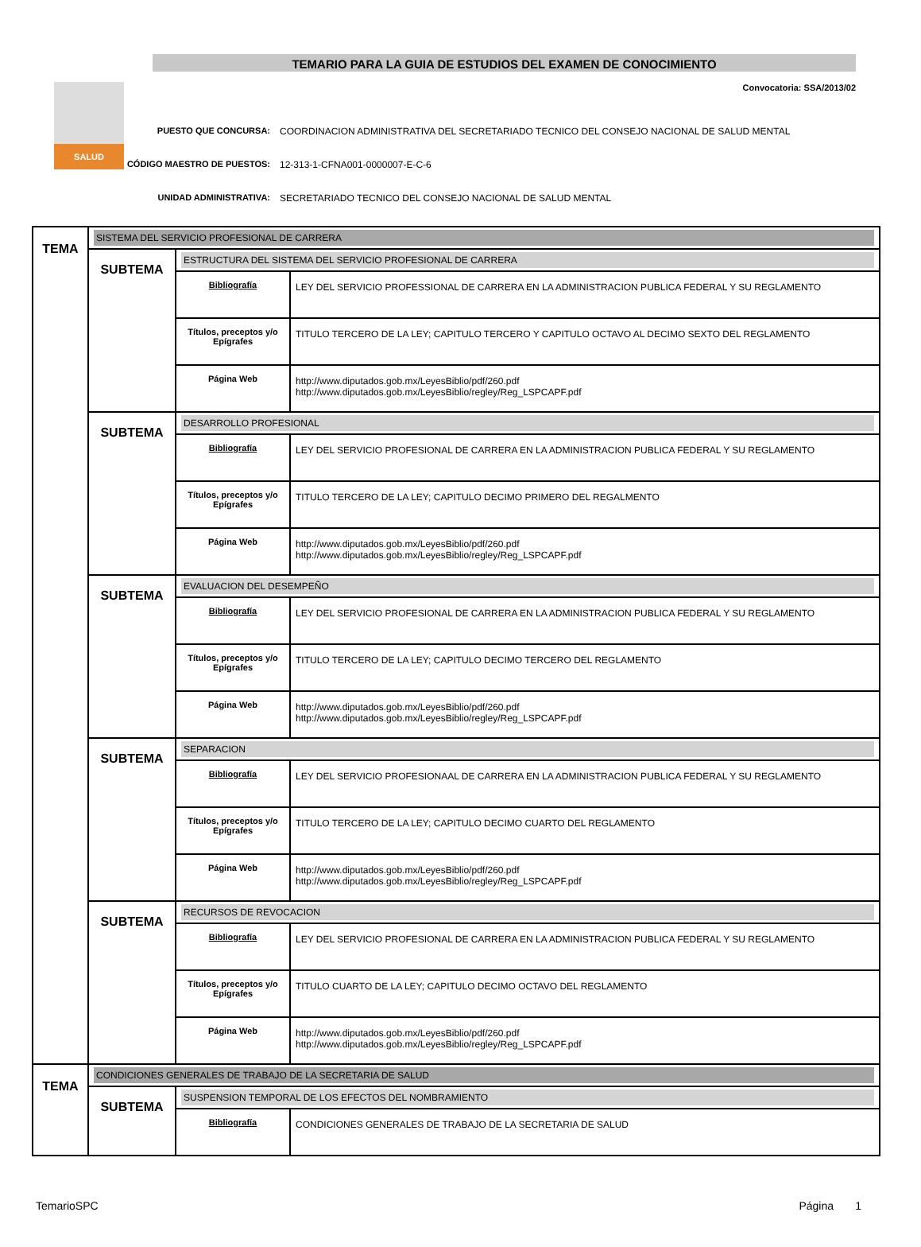SALUD
TEMARIO PARA LA GUIA DE ESTUDIOS DEL EXAMEN DE CONOCIMIENTO
Convocatoria: SSA/2013/02
PUESTO QUE CONCURSA: COORDINACION ADMINISTRATIVA DEL SECRETARIADO TECNICO DEL CONSEJO NACIONAL DE SALUD MENTAL
CÓDIGO MAESTRO DE PUESTOS: 12-313-1-CFNA001-0000007-E-C-6
UNIDAD ADMINISTRATIVA: SECRETARIADO TECNICO DEL CONSEJO NACIONAL DE SALUD MENTAL
| TEMA | SISTEMA DEL SERVICIO PROFESIONAL DE CARRERA | | |
| | SUBTEMA | ESTRUCTURA DEL SISTEMA DEL SERVICIO PROFESIONAL DE CARRERA | |
| | | Bibliografía | LEY DEL SERVICIO PROFESSIONAL DE CARRERA EN LA ADMINISTRACION PUBLICA FEDERAL Y SU REGLAMENTO |
| | | Títulos, preceptos y/o Epígrafes | TITULO TERCERO DE LA LEY; CAPITULO TERCERO Y CAPITULO OCTAVO AL DECIMO SEXTO DEL REGLAMENTO |
| | | Página Web | http://www.diputados.gob.mx/LeyesBiblio/pdf/260.pdf http://www.diputados.gob.mx/LeyesBiblio/regley/Reg_LSPCAPF.pdf |
| | SUBTEMA | DESARROLLO PROFESIONAL | |
| | | Bibliografía | LEY DEL SERVICIO PROFESIONAL DE CARRERA EN LA ADMINISTRACION PUBLICA FEDERAL Y SU REGLAMENTO |
| | | Títulos, preceptos y/o Epígrafes | TITULO TERCERO DE LA LEY; CAPITULO DECIMO PRIMERO DEL REGALMENTO |
| | | Página Web | http://www.diputados.gob.mx/LeyesBiblio/pdf/260.pdf http://www.diputados.gob.mx/LeyesBiblio/regley/Reg_LSPCAPF.pdf |
| | SUBTEMA | EVALUACION DEL DESEMPEÑO | |
| | | Bibliografía | LEY DEL SERVICIO PROFESIONAL DE CARRERA EN LA ADMINISTRACION PUBLICA FEDERAL Y SU REGLAMENTO |
| | | Títulos, preceptos y/o Epígrafes | TITULO TERCERO DE LA LEY; CAPITULO DECIMO TERCERO DEL REGLAMENTO |
| | | Página Web | http://www.diputados.gob.mx/LeyesBiblio/pdf/260.pdf http://www.diputados.gob.mx/LeyesBiblio/regley/Reg_LSPCAPF.pdf |
| | SUBTEMA | SEPARACION | |
| | | Bibliografía | LEY DEL SERVICIO PROFESIONAAL DE CARRERA EN LA ADMINISTRACION PUBLICA FEDERAL Y SU REGLAMENTO |
| | | Títulos, preceptos y/o Epígrafes | TITULO TERCERO DE LA LEY; CAPITULO DECIMO CUARTO DEL REGLAMENTO |
| | | Página Web | http://www.diputados.gob.mx/LeyesBiblio/pdf/260.pdf http://www.diputados.gob.mx/LeyesBiblio/regley/Reg_LSPCAPF.pdf |
| | SUBTEMA | RECURSOS DE REVOCACION | |
| | | Bibliografía | LEY DEL SERVICIO PROFESIONAL DE CARRERA EN LA ADMINISTRACION PUBLICA FEDERAL Y SU REGLAMENTO |
| | | Títulos, preceptos y/o Epígrafes | TITULO CUARTO DE LA LEY; CAPITULO DECIMO OCTAVO DEL REGLAMENTO |
| | | Página Web | http://www.diputados.gob.mx/LeyesBiblio/pdf/260.pdf http://www.diputados.gob.mx/LeyesBiblio/regley/Reg_LSPCAPF.pdf |
| TEMA | CONDICIONES GENERALES DE TRABAJO DE LA SECRETARIA DE SALUD | | |
| | SUBTEMA | SUSPENSION TEMPORAL DE LOS EFECTOS DEL NOMBRAMIENTO | |
| | | Bibliografía | CONDICIONES GENERALES DE TRABAJO DE LA SECRETARIA DE SALUD |
TemarioSPC Página 1